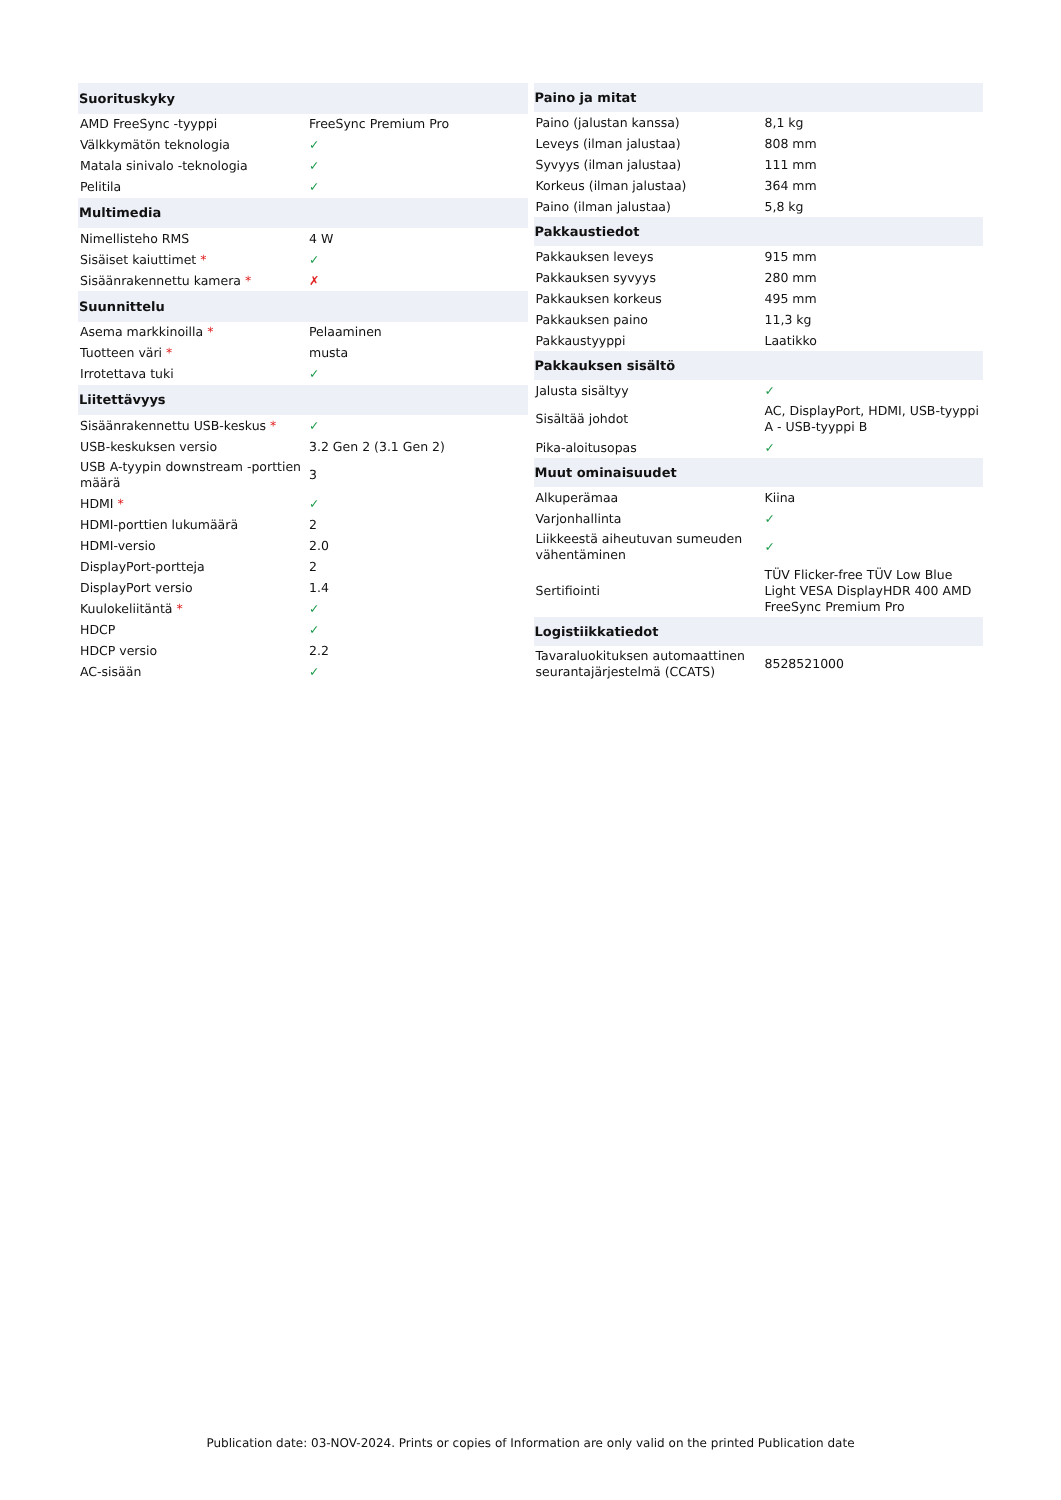| Suorituskyky | |
| --- | --- |
| AMD FreeSync -tyyppi | FreeSync Premium Pro |
| Välkkymätön teknologia | ✓ |
| Matala sinivalo -teknologia | ✓ |
| Pelitila | ✓ |
| Multimedia | |
| Nimellisteho RMS | 4 W |
| Sisäiset kaiuttimet * | ✓ |
| Sisäänrakennettu kamera * | ✗ |
| Suunnittelu | |
| Asema markkinoilla * | Pelaaminen |
| Tuotteen väri * | musta |
| Irrotettava tuki | ✓ |
| Liitettävyys | |
| Sisäänrakennettu USB-keskus * | ✓ |
| USB-keskuksen versio | 3.2 Gen 2 (3.1 Gen 2) |
| USB A-tyypin downstream -porttien määrä | 3 |
| HDMI * | ✓ |
| HDMI-porttien lukumäärä | 2 |
| HDMI-versio | 2.0 |
| DisplayPort-portteja | 2 |
| DisplayPort versio | 1.4 |
| Kuulokeliitäntä * | ✓ |
| HDCP | ✓ |
| HDCP versio | 2.2 |
| AC-sisään | ✓ |
| Paino ja mitat | |
| --- | --- |
| Paino (jalustan kanssa) | 8,1 kg |
| Leveys (ilman jalustaa) | 808 mm |
| Syvyys (ilman jalustaa) | 111 mm |
| Korkeus (ilman jalustaa) | 364 mm |
| Paino (ilman jalustaa) | 5,8 kg |
| Pakkaustiedot | |
| Pakkauksen leveys | 915 mm |
| Pakkauksen syvyys | 280 mm |
| Pakkauksen korkeus | 495 mm |
| Pakkauksen paino | 11,3 kg |
| Pakkaustyyppi | Laatikko |
| Pakkauksen sisältö | |
| Jalusta sisältyy | ✓ |
| Sisältää johdot | AC, DisplayPort, HDMI, USB-tyyppi A - USB-tyyppi B |
| Pika-aloitusopas | ✓ |
| Muut ominaisuudet | |
| Alkuperämaa | Kiina |
| Varjonhallinta | ✓ |
| Liikkeestä aiheutuvan sumeuden vähentäminen | ✓ |
| Sertifiointi | TÜV Flicker-free TÜV Low Blue Light VESA DisplayHDR 400 AMD FreeSync Premium Pro |
| Logistiikkatiedot | |
| Tavaraluokituksen automaattinen seurantajärjestelmä (CCATS) | 8528521000 |
Publication date: 03-NOV-2024. Prints or copies of Information are only valid on the printed Publication date